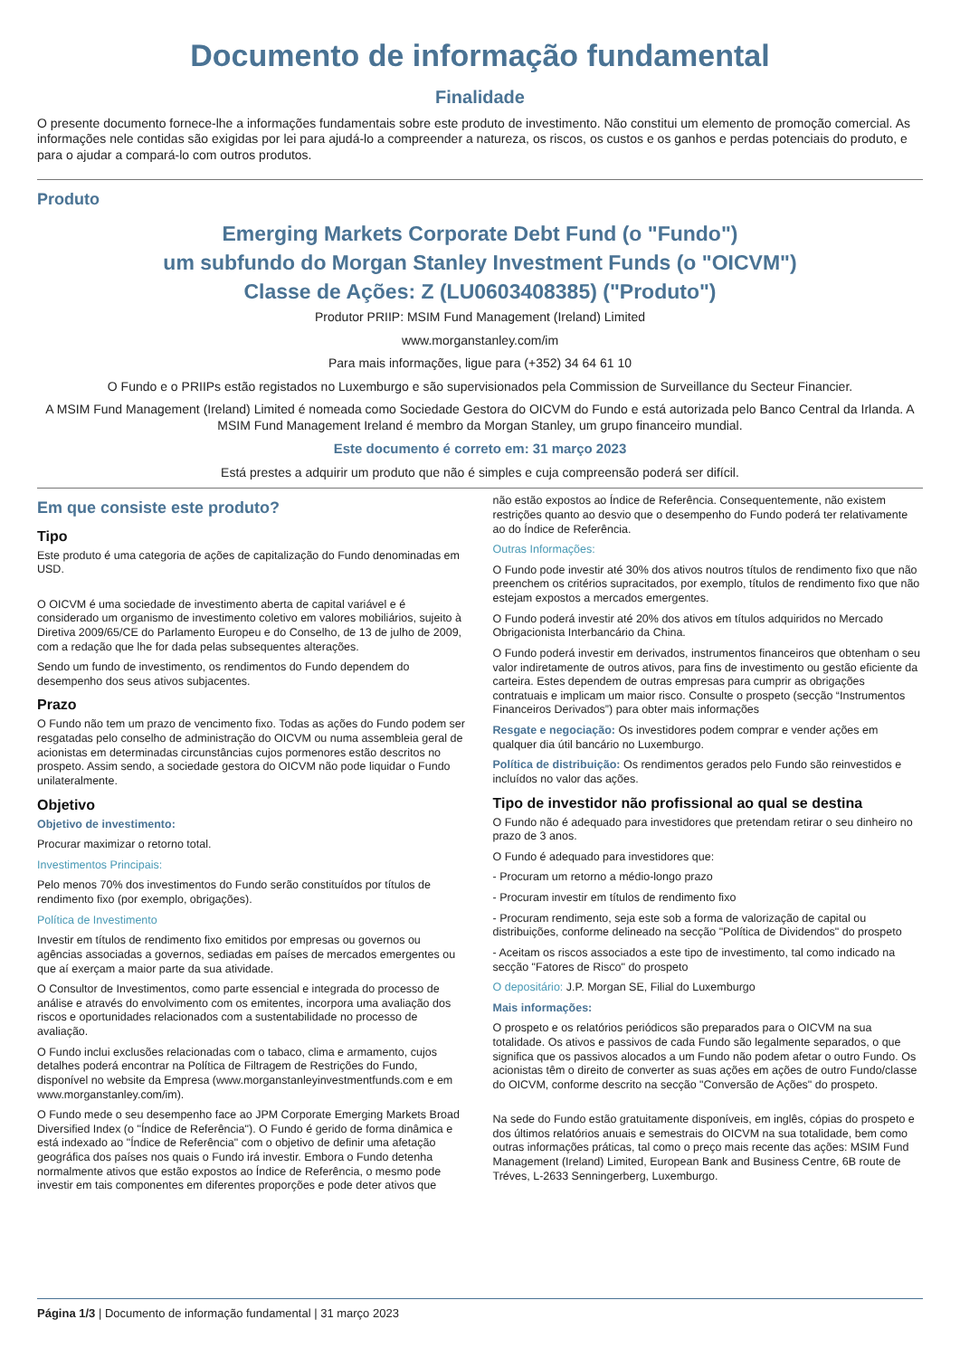Documento de informação fundamental
Finalidade
O presente documento fornece-lhe a informações fundamentais sobre este produto de investimento. Não constitui um elemento de promoção comercial. As informações nele contidas são exigidas por lei para ajudá-lo a compreender a natureza, os riscos, os custos e os ganhos e perdas potenciais do produto, e para o ajudar a compará-lo com outros produtos.
Produto
Emerging Markets Corporate Debt Fund (o "Fundo")
um subfundo do Morgan Stanley Investment Funds (o "OICVM")
Classe de Ações: Z (LU0603408385) ("Produto")
Produtor PRIIP: MSIM Fund Management (Ireland) Limited
www.morganstanley.com/im
Para mais informações, ligue para (+352) 34 64 61 10
O Fundo e o PRIIPs estão registados no Luxemburgo e são supervisionados pela Commission de Surveillance du Secteur Financier.
A MSIM Fund Management (Ireland) Limited é nomeada como Sociedade Gestora do OICVM do Fundo e está autorizada pelo Banco Central da Irlanda. A MSIM Fund Management Ireland é membro da Morgan Stanley, um grupo financeiro mundial.
Este documento é correto em: 31 março 2023
Está prestes a adquirir um produto que não é simples e cuja compreensão poderá ser difícil.
Em que consiste este produto?
Tipo
Este produto é uma categoria de ações de capitalização do Fundo denominadas em USD.
O OICVM é uma sociedade de investimento aberta de capital variável e é considerado um organismo de investimento coletivo em valores mobiliários, sujeito à Diretiva 2009/65/CE do Parlamento Europeu e do Conselho, de 13 de julho de 2009, com a redação que lhe for dada pelas subsequentes alterações.
Sendo um fundo de investimento, os rendimentos do Fundo dependem do desempenho dos seus ativos subjacentes.
Prazo
O Fundo não tem um prazo de vencimento fixo. Todas as ações do Fundo podem ser resgatadas pelo conselho de administração do OICVM ou numa assembleia geral de acionistas em determinadas circunstâncias cujos pormenores estão descritos no prospeto. Assim sendo, a sociedade gestora do OICVM não pode liquidar o Fundo unilateralmente.
Objetivo
Objetivo de investimento:
Procurar maximizar o retorno total.
Investimentos Principais:
Pelo menos 70% dos investimentos do Fundo serão constituídos por títulos de rendimento fixo (por exemplo, obrigações).
Política de Investimento
Investir em títulos de rendimento fixo emitidos por empresas ou governos ou agências associadas a governos, sediadas em países de mercados emergentes ou que aí exerçam a maior parte da sua atividade.
O Consultor de Investimentos, como parte essencial e integrada do processo de análise e através do envolvimento com os emitentes, incorpora uma avaliação dos riscos e oportunidades relacionados com a sustentabilidade no processo de avaliação.
O Fundo inclui exclusões relacionadas com o tabaco, clima e armamento, cujos detalhes poderá encontrar na Política de Filtragem de Restrições do Fundo, disponível no website da Empresa (www.morganstanleyinvestmentfunds.com e em www.morganstanley.com/im).
O Fundo mede o seu desempenho face ao JPM Corporate Emerging Markets Broad Diversified Index (o "Índice de Referência"). O Fundo é gerido de forma dinâmica e está indexado ao "Índice de Referência" com o objetivo de definir uma afetação geográfica dos países nos quais o Fundo irá investir. Embora o Fundo detenha normalmente ativos que estão expostos ao Índice de Referência, o mesmo pode investir em tais componentes em diferentes proporções e pode deter ativos que
não estão expostos ao Índice de Referência. Consequentemente, não existem restrições quanto ao desvio que o desempenho do Fundo poderá ter relativamente ao do Índice de Referência.
Outras Informações:
O Fundo pode investir até 30% dos ativos noutros títulos de rendimento fixo que não preenchem os critérios supracitados, por exemplo, títulos de rendimento fixo que não estejam expostos a mercados emergentes.
O Fundo poderá investir até 20% dos ativos em títulos adquiridos no Mercado Obrigacionista Interbancário da China.
O Fundo poderá investir em derivados, instrumentos financeiros que obtenham o seu valor indiretamente de outros ativos, para fins de investimento ou gestão eficiente da carteira. Estes dependem de outras empresas para cumprir as obrigações contratuais e implicam um maior risco. Consulte o prospeto (secção “Instrumentos Financeiros Derivados”) para obter mais informações
Resgate e negociação: Os investidores podem comprar e vender ações em qualquer dia útil bancário no Luxemburgo.
Política de distribuição: Os rendimentos gerados pelo Fundo são reinvestidos e incluídos no valor das ações.
Tipo de investidor não profissional ao qual se destina
O Fundo não é adequado para investidores que pretendam retirar o seu dinheiro no prazo de 3 anos.
O Fundo é adequado para investidores que:
- Procuram um retorno a médio-longo prazo
- Procuram investir em títulos de rendimento fixo
- Procuram rendimento, seja este sob a forma de valorização de capital ou distribuições, conforme delineado na secção "Política de Dividendos" do prospeto
- Aceitam os riscos associados a este tipo de investimento, tal como indicado na secção "Fatores de Risco" do prospeto
O depositário: J.P. Morgan SE, Filial do Luxemburgo
Mais informações:
O prospeto e os relatórios periódicos são preparados para o OICVM na sua totalidade. Os ativos e passivos de cada Fundo são legalmente separados, o que significa que os passivos alocados a um Fundo não podem afetar o outro Fundo. Os acionistas têm o direito de converter as suas ações em ações de outro Fundo/classe do OICVM, conforme descrito na secção "Conversão de Ações" do prospeto.
Na sede do Fundo estão gratuitamente disponíveis, em inglês, cópias do prospeto e dos últimos relatórios anuais e semestrais do OICVM na sua totalidade, bem como outras informações práticas, tal como o preço mais recente das ações: MSIM Fund Management (Ireland) Limited, European Bank and Business Centre, 6B route de Tréves, L-2633 Senningerberg, Luxemburgo.
Página 1/3 | Documento de informação fundamental | 31 março 2023